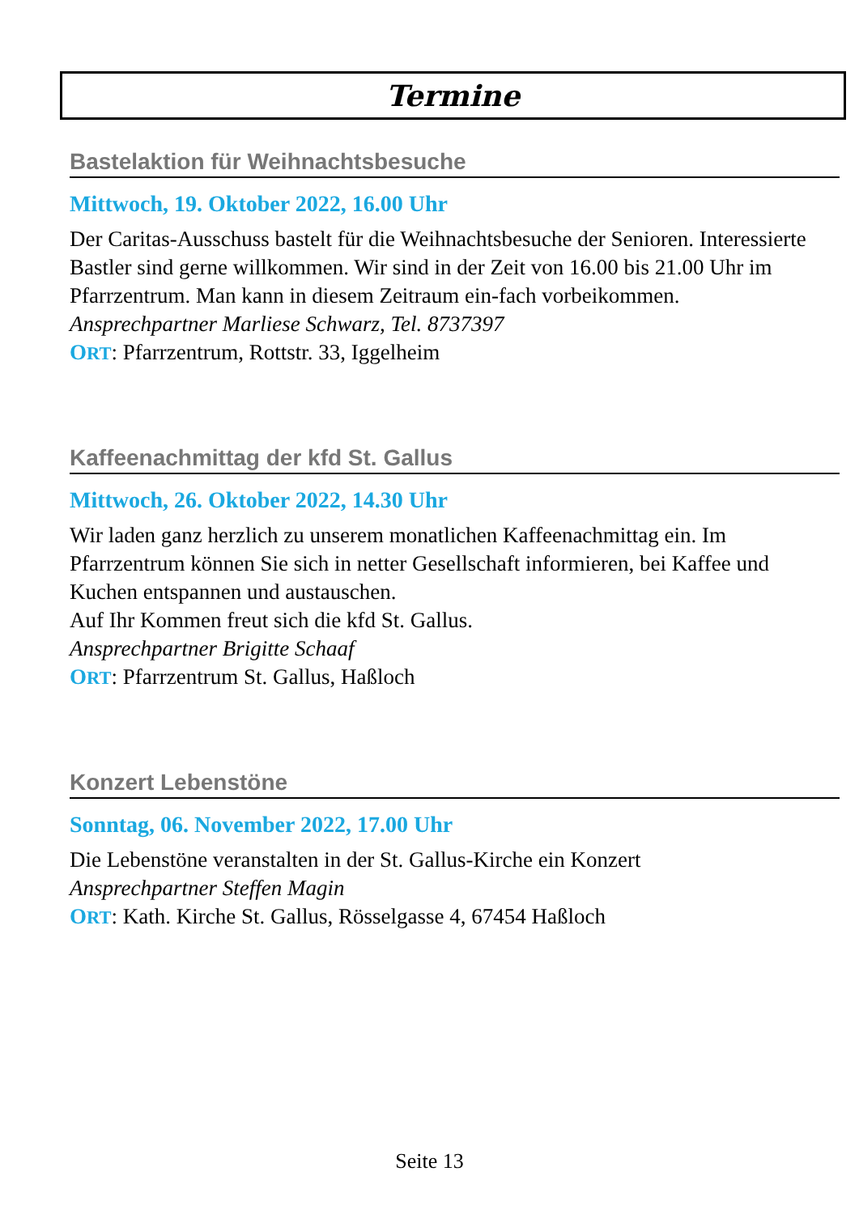Termine
Bastelaktion für Weihnachtsbesuche
Mittwoch, 19. Oktober 2022, 16.00 Uhr
Der Caritas-Ausschuss bastelt für die Weihnachtsbesuche der Senioren. Interessierte Bastler sind gerne willkommen. Wir sind in der Zeit von 16.00 bis 21.00 Uhr im Pfarrzentrum. Man kann in diesem Zeitraum ein-fach vorbeikommen.
Ansprechpartner Marliese Schwarz, Tel. 8737397
ORT: Pfarrzentrum, Rottstr. 33, Iggelheim
Kaffeenachmittag der kfd St. Gallus
Mittwoch, 26. Oktober 2022, 14.30 Uhr
Wir laden ganz herzlich zu unserem monatlichen Kaffeenachmittag ein. Im Pfarrzentrum können Sie sich in netter Gesellschaft informieren, bei Kaffee und Kuchen entspannen und austauschen.
Auf Ihr Kommen freut sich die kfd St. Gallus.
Ansprechpartner Brigitte Schaaf
ORT: Pfarrzentrum St. Gallus, Haßloch
Konzert Lebenstöne
Sonntag, 06. November 2022, 17.00 Uhr
Die Lebenstöne veranstalten in der St. Gallus-Kirche ein Konzert
Ansprechpartner Steffen Magin
ORT: Kath. Kirche St. Gallus, Rösselgasse 4, 67454 Haßloch
Seite 13